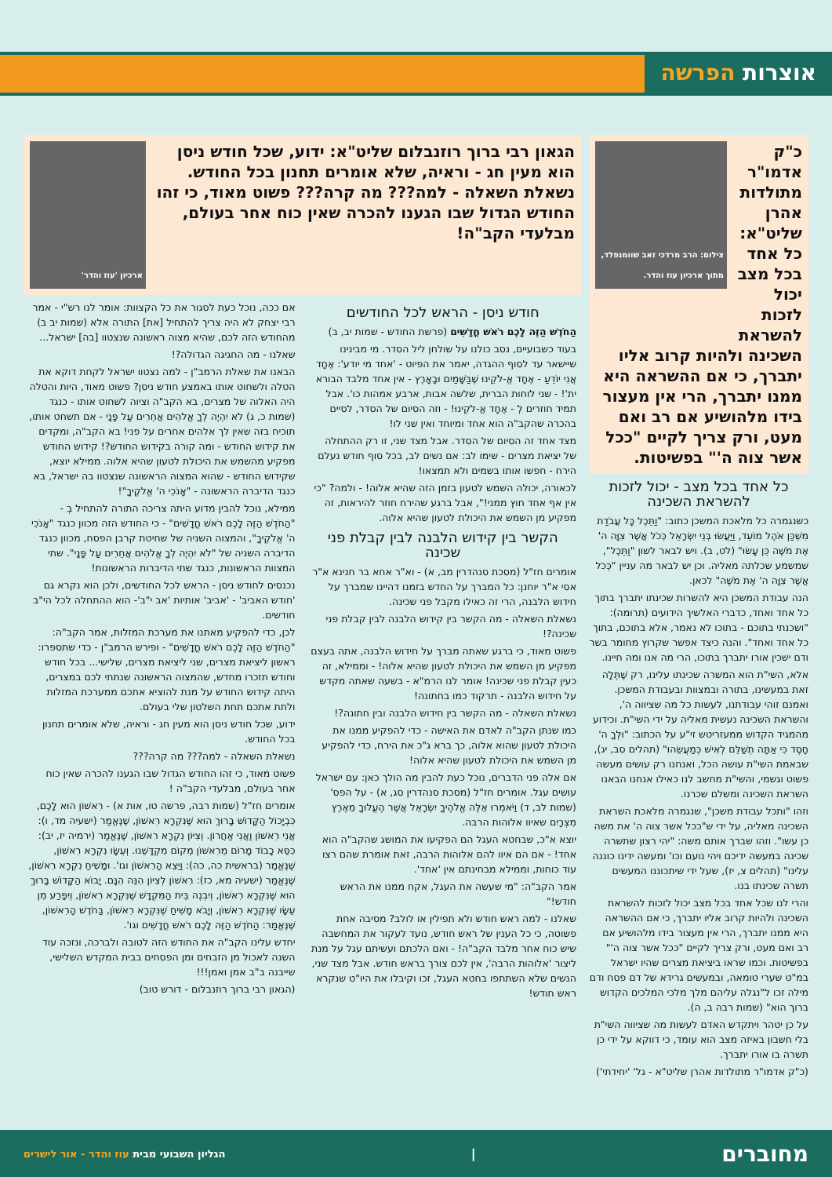אוצרות הפרשה
כ"ק אדמו"ר מתולדות אהרן שליט"א: כל אחד בכל מצב יכול לזכות להשראת
צילום: הרב מרדכי זאב שוומנפלד, מתוך ארכיון עוז והדר.
השכינה ולהיות קרוב אליו יתברך, כי אם ההשראה היא ממנו יתברך, הרי אין מעצור בידו מלהושיע אם רב ואם מעט, ורק צריך לקיים "ככל אשר צוה ה'" בפשיטות.
כל אחד בכל מצב - יכול לזכות להשראת השכינה
כשנגמרה כל מלאכת המשכן כתוב: "וַתֵּכֶל כָּל עֲבֹדַת מִשְׁכַּן אֹהֶל מוֹעֵד, וַיַּעֲשׂוּ בְּנֵי יִשְׂרָאֵל כְּכֹל אֲשֶׁר צִוָּה ה' אֶת מֹשֶׁה כֵּן עָשׂוּ" (לט, ב). ויש לבאר לשון "וַתֵּכֶל", שמשמע שכלתה מאליה. וכן יש לבאר מה עניין "כְּכֹל אֲשֶׁר צִוָּה ה' אֶת מֹשֶׁה" לכאן.
הנה עבודת המשכן היא להשרות שכינתו יתברך בתוך כל אחד ואחד, כדברי האלשיך הידועים (תרומה): "ושכנתי בתוכם - בתוכו לא נאמר, אלא בתוכם, בתוך כל אחד ואחד". והנה כיצד אפשר שקרוץ מחומר בשר ודם ישכין אורו יתברך בתוכו, הרי מה אנו ומה חיינו.
אלא, השי"ת הוא המשרה שכינתו עלינו, רק שֶׁתְּלָה זאת במעשינו, בתורה ובמצוות ובעבודת המשכן. ואמנם זוהי עבודתנו, לעשות כל מה שציווה ה', והשראת השכינה נעשית מאליה על ידי השי"ת. וכידוע מהמגיד הקדוש ממעזריטש זי"ע על הכתוב: "וּלְךָ ה' חָסֶד כִּי אַתָּה תְשַׁלֵּם לְאִישׁ כְּמַעֲשֵׂהוּ" (תהלים סב, יג), שבאמת השי"ת עושה הכל, ואנחנו רק עושים מעשה פשוט וגשמי, והשי"ת מחשב לנו כאילו אנחנו הבאנו השראת השכינה ומשלם שכרנו.
וזהו "ותכל עבודת משכן", שנגמרה מלאכת השראת השכינה מאליה, על ידי ש"ככל אשר צוה ה' את משה כן עשו". וזהו שברך אותם משה: "יהי רצון שתשרה שכינה במעשה ידיכם ויהי נועם וכו' ומעשה ידינו כוננה עלינו" (תהלים צ, יז), שעל ידי שיתכוננו המעשים תשרה שכינתו בנו.
והרי לנו שכל אחד בכל מצב יכול לזכות להשראת השכינה ולהיות קרוב אליו יתברך, כי אם ההשראה היא ממנו יתברך, הרי אין מעצור בידו מלהושיע אם רב ואם מעט, ורק צריך לקיים "ככל אשר צוה ה'" בפשיטות. וכמו שראו ביציאת מצרים שהיו ישראל במ"ט שערי טומאה, ובמעשים גרידא של דם פסח ודם מילה זכו ל"נגלה עליהם מלך מלכי המלכים הקדוש ברוך הוא" (שמות רבה ב, ה).
על כן יטהר ויתקדש האדם לעשות מה שציווה השי"ת בלי חשבון באיזה מצב הוא עומד, כי דווקא על ידי כן תשרה בו אורו יתברך.
(כ"ק אדמו"ר מתולדות אהרן שליט"א - גל' 'יחידתי')
הגאון רבי ברוך רוזנבלום שליט"א: ידוע, שכל חודש ניסן הוא מעין חג - וראיה, שלא אומרים תחנון בכל החודש. נשאלת השאלה - למה??? מה קרה??? פשוט מאוד, כי זהו החודש הגדול שבו הגענו להכרה שאין כוח אחר בעולם, מבלעדי הקב"ה!
ארכיון 'עוז והדר'
חודש ניסן - הראש לכל החודשים
הַחֹדֶשׁ הַזֶּה לָכֶם רֹאשׁ חֳדָשִׁים (פרשת החודש - שמות יב, ב)
בעוד כשבועיים, נסב כולנו על שולחן ליל הסדר. מי מבינינו שיישאר עד לסוף ההגדה, יאמר את הפיוט - 'אחד מי יודע': אֶחָד אֲנִי יוֹדֵעַ - אֶחָד אֱ-לֹקֵינוּ שֶׁבַּשָּׁמַיִם וּבָאָרֶץ - אין אחד מלבד הבורא ית'! - שני לוחות הברית, שלשה אבות, ארבע אמהות כו'. אבל תמיד חוזרים לְ - אֶחָד אֱ-לֹקֵינוּ! - וזה הסיום של הסדר, לסיים בהכרה שהקב"ה הוא אחד ומיוחד ואין שני לו!
מצד אחד זה הסיום של הסדר. אבל מצד שני, זו רק ההתחלה של יציאת מצרים - שימו לב: אם נשים לב, בכל סוף חודש נעלם הירח - חפשו אותו בשמים ולא תמצאו!
לכאורה, יכולה השמש לטעון בזמן הזה שהיא אלוה! - ולמה? "כי אין אף אחד חוץ ממני!", אבל ברגע שהירח חוזר להיראות, זה מפקיע מן השמש את היכולת לטעון שהיא אלוה.
הקשר בין קידוש הלבנה לבין קבלת פני שכינה
אומרים חז"ל (מסכת סנהדרין מב, א) - וא"ר אחא בר חנינא א"ר אסי א"ר יוחנן: כל המברך על החדש בזמנו דהיינו שמברך על חידוש הלבנה, הרי זה כאילו מקבל פני שכינה.
נשאלת השאלה - מה הקשר בין קידוש הלבנה לבין קבלת פני שכינה?!
פשוט מאוד, כי ברגע שאתה מברך על חידוש הלבנה, אתה בעצם מפקיע מן השמש את היכולת לטעון שהיא אלוה! - וממילא, זה כעין קבלת פני שכינה! אומר לנו הרמ"א - בשעה שאתה מקדש על חידוש הלבנה - תרקוד כמו בחתונה!
נשאלת השאלה - מה הקשר בין חידוש הלבנה ובין חתונה?!
כמו שנתן הקב"ה לאדם את האישה - כדי להפקיע ממנו את היכולת לטעון שהוא אלוה, כך ברא ג"כ את הירח, כדי להפקיע מן השמש את היכולת לטעון שהיא אלוה!
אם אלה פני הדברים, נוכל כעת להבין מה הולך כאן: עם ישראל עושים עגל. אומרים חז"ל (מסכת סנהדרין סג, א) - על הפס' (שמות לב, ד) וַיֹּאמְרוּ אֵלֶּה אֱלֹהֶיךָ יִשְׂרָאֵל אֲשֶׁר הֶעֱלוּךָ מֵאֶרֶץ מִצְרָיִם שאיוו אלוהות הרבה.
יוצא א"כ, שבחטא העגל הם הפקיעו את המושג שהקב"ה הוא אחד! - אם הם איוו להם אלוהות הרבה, זאת אומרת שהם רצו עוד כוחות, וממילא מבחינתם אין 'אחד'.
אמר הקב"ה: "מי שעשה את העגל, אקח ממנו את הראש חודש!"
שאלנו - למה ראש חודש ולא תפילין או לולב? מסיבה אחת פשוטה, כי כל הענין של ראש חודש, נועד לעקור את המחשבה שיש כוח אחר מלבד הקב"ה! - ואם הלכתם ועשיתם עגל על מנת ליצור 'אלוהות הרבה', אין לכם צורך בראש חודש. אבל מצד שני, הנשים שלא השתתפו בחטא העגל, זכו וקיבלו את היו"ט שנקרא ראש חודש!
אם ככה, נוכל כעת לסגור את כל הקצוות: אומר לנו רש"י - אמר רבי יצחק לא היה צריך להתחיל [את] התורה אלא (שמות יב ב) מהחודש הזה לכם, שהיא מצוה ראשונה שנצטוו [בה] ישראל...
שאלנו - מה החגיגה הגדולה?!
הבאנו את שאלת הרמב"ן - למה נצטוו ישראל לקחת דוקא את הטלה ולשחוט אותו באמצע חודש ניסן? פשוט מאוד, היות והטלה היה האלוה של מצרים, בא הקב"ה וציוה לשחוט אותו - כנגד (שמות כ, ג) לֹא יִהְיֶה לְךָ אֱלֹהִים אֲחֵרִים עַל פָּנָי - אם תשחט אותו, תוכיח בזה שאין לך אלהים אחרים על פני! בא הקב"ה, ומקדים את קידוש החודש - ומה קורה בקידוש החודש?! קידוש החודש מפקיע מהשמש את היכולת לטעון שהיא אלוה. ממילא יוצא, שקידוש החודש - שהוא המצוה הראשונה שנצטוו בה ישראל, בא כנגד הדיברה הראשונה - "אָנֹכִי ה' אֱלֹקֶיךָ"!
ממילא, נוכל להבין מדוע היתה צריכה התורה להתחיל בְ - "הַחֹדֶשׁ הַזֶּה לָכֶם רֹאשׁ חֳדָשִׁים" - כי החודש הזה מכוון כנגד "אָנֹכִי ה' אֱלֹקֶיךָ", והמצוה השניה של שחיטת קרבן הפסח, מכוון כנגד הדיברה השניה של "לֹא יִהְיֶה לְךָ אֱלֹהִים אֲחֵרִים עַל פָּנָי". שתי המצוות הראשונות, כנגד שתי הדיברות הראשונות!
נכנסים לחודש ניסן - הראש לכל החודשים, ולכן הוא נקרא גם 'חודש האביב' - 'אביב' אותיות 'אב י"ב'- הוא ההתחלה לכל הי"ב חודשים.
לכן, כדי להפקיע מאתנו את מערכת המזלות, אמר הקב"ה: "הַחֹדֶשׁ הַזֶּה לָכֶם רֹאשׁ חֳדָשִׁים" - ופירש הרמב"ן - כדי שתספרו: ראשון ליציאת מצרים, שני ליציאת מצרים, שלישי... בכל חודש וחודש תזכרו מחדש, שהמצוה הראשונה שנתתי לכם במצרים, היתה קידוש החודש על מנת להוציא אתכם ממערכת המזלות ולתת אתכם תחת השלטון שלי בעולם.
ידוע, שכל חודש ניסן הוא מעין חג - וראיה, שלא אומרים תחנון בכל החודש.
נשאלת השאלה - למה??? מה קרה???
פשוט מאוד, כי זהו החודש הגדול שבו הגענו להכרה שאין כוח אחר בעולם, מבלעדי הקב"ה !
אומרים חז"ל (שמות רבה, פרשה טו, אות א) - רִאשׁוֹן הוּא לָכֶם, כִּבְיָכוֹל הַקָּדוֹשׁ בָּרוּךְ הוּא שֶׁנִּקְרָא רִאשׁוֹן, שֶׁנֶּאֱמַר (ישעיה מד, ו): אֲנִי רִאשׁוֹן וַאֲנִי אַחֲרוֹן. וְצִיּוֹן נִקְרָא רִאשׁוֹן, שֶׁנֶּאֱמַר (ירמיה יז, יב): כִּסֵּא כָבוֹד מָרוֹם מֵרִאשׁוֹן מְקוֹם מִקְדָּשֵׁנוּ. וְעֵשָׂו נִקְרָא רִאשׁוֹן, שֶׁנֶּאֱמַר (בראשית כה, כה): וַיֵּצֵא הָרִאשׁוֹן וגו'. וּמָשִׁיחַ נִקְרָא רִאשׁוֹן, שֶׁנֶּאֱמַר (ישעיה מא, כז): רִאשׁוֹן לְצִיּוֹן הִנֵּה הִנָּם. יָבוֹא הַקָּדוֹשׁ בָּרוּךְ הוּא שֶׁנִּקְרָא רִאשׁוֹן, וְיִבְנֶה בֵּית הַמִּקְדָּשׁ שֶׁנִּקְרָא רִאשׁוֹן, וְיִפָּרַע מִן עֵשָׂו שֶׁנִּקְרָא רִאשׁוֹן, וְיָבֹא מָשִׁיחַ שֶׁנִּקְרָא רִאשׁוֹן, בַּחֹדֶשׁ הָרִאשׁוֹן, שֶׁנֶּאֱמַר: הַחֹדֶשׁ הַזֶּה לָכֶם רֹאשׁ חֳדָשִׁים וגו'.
יחדש עלינו הקב"ה את החודש הזה לטובה ולברכה, ונזכה עוד השנה לאכול מן הזבחים ומן הפסחים בבית המקדש השלישי, שייבנה ב"ב אמן ואמן!!!
(הגאון רבי ברוך רוזנבלום - דורש טוב)
מחוברים | הגליון השבועי מבית עוז והדר - אור לישרים